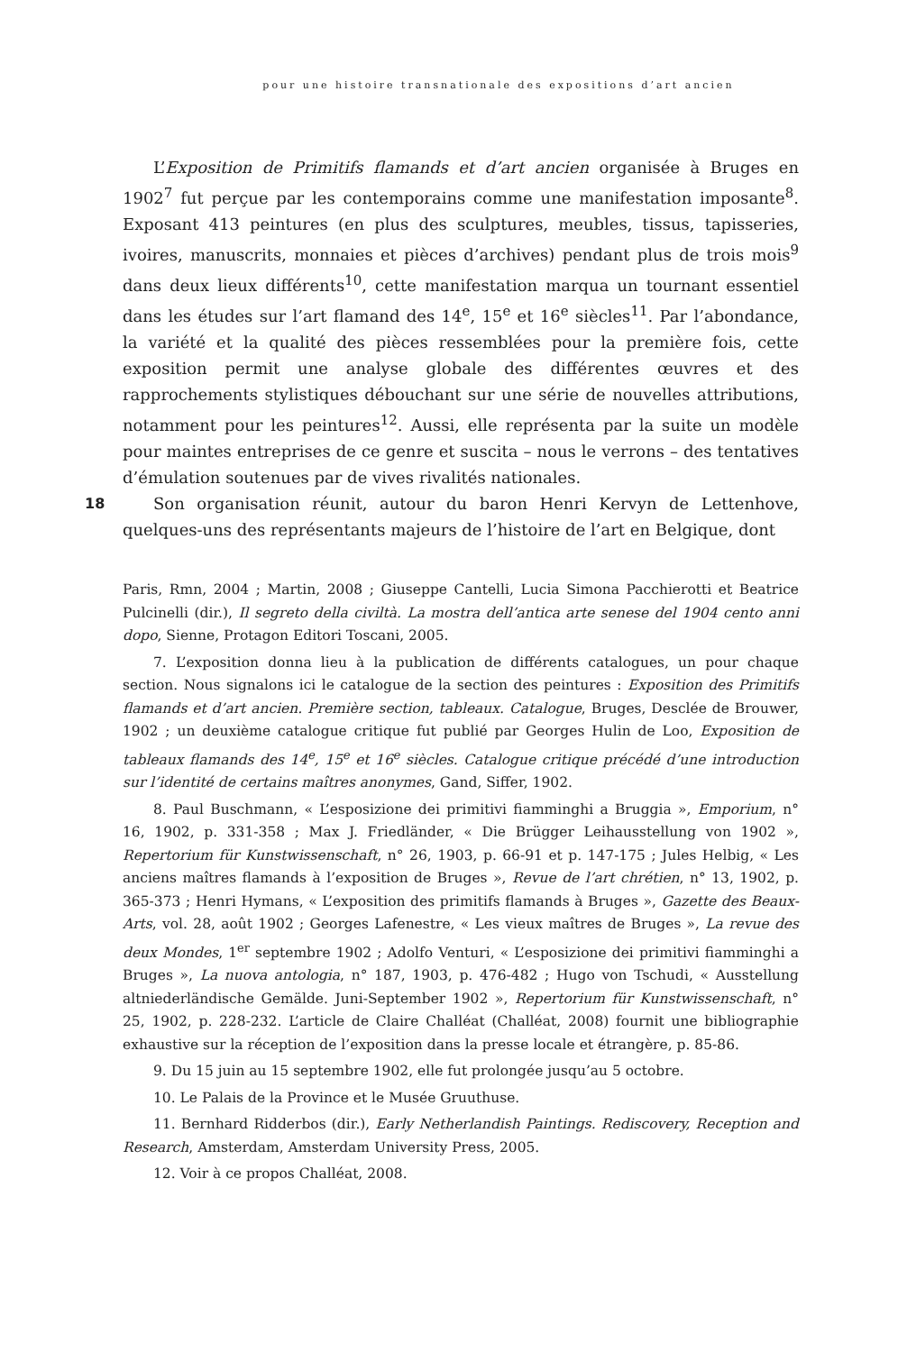pour une histoire transnationale des expositions d’art ancien
L’Exposition de Primitifs flamands et d’art ancien organisée à Bruges en 1902<sup>7</sup> fut perçue par les contemporains comme une manifestation imposante<sup>8</sup>. Exposant 413 peintures (en plus des sculptures, meubles, tissus, tapisseries, ivoires, manuscrits, monnaies et pièces d’archives) pendant plus de trois mois<sup>9</sup> dans deux lieux différents<sup>10</sup>, cette manifestation marqua un tournant essentiel dans les études sur l’art flamand des 14<sup>e</sup>, 15<sup>e</sup> et 16<sup>e</sup> siècles<sup>11</sup>. Par l’abondance, la variété et la qualité des pièces ressemblées pour la première fois, cette exposition permit une analyse globale des différentes œuvres et des rapprochements stylistiques débouchant sur une série de nouvelles attributions, notamment pour les peintures<sup>12</sup>. Aussi, elle représenta par la suite un modèle pour maintes entreprises de ce genre et suscita – nous le verrons – des tentatives d’émulation soutenues par de vives rivalités nationales.
18 Son organisation réunit, autour du baron Henri Kervyn de Lettenhove, quelques-uns des représentants majeurs de l’histoire de l’art en Belgique, dont
Paris, Rmn, 2004 ; Martin, 2008 ; Giuseppe Cantelli, Lucia Simona Pacchierotti et Beatrice Pulcinelli (dir.), Il segreto della civiltà. La mostra dell’antica arte senese del 1904 cento anni dopo, Sienne, Protagon Editori Toscani, 2005.
7. L’exposition donna lieu à la publication de différents catalogues, un pour chaque section. Nous signalons ici le catalogue de la section des peintures : Exposition des Primitifs flamands et d’art ancien. Première section, tableaux. Catalogue, Bruges, Desclée de Brouwer, 1902 ; un deuxième catalogue critique fut publié par Georges Hulin de Loo, Exposition de tableaux flamands des 14<sup>e</sup>, 15<sup>e</sup> et 16<sup>e</sup> siècles. Catalogue critique précédé d’une introduction sur l’identité de certains maîtres anonymes, Gand, Siffer, 1902.
8. Paul Buschmann, « L’esposizione dei primitivi fiamminghi a Bruggia », Emporium, n° 16, 1902, p. 331-358 ; Max J. Friedländer, « Die Brügger Leihausstellung von 1902 », Repertorium für Kunstwissenschaft, n° 26, 1903, p. 66-91 et p. 147-175 ; Jules Helbig, « Les anciens maîtres flamands à l’exposition de Bruges », Revue de l’art chrétien, n° 13, 1902, p. 365-373 ; Henri Hymans, « L’exposition des primitifs flamands à Bruges », Gazette des Beaux-Arts, vol. 28, août 1902 ; Georges Lafenestre, « Les vieux maîtres de Bruges », La revue des deux Mondes, 1<sup>er</sup> septembre 1902 ; Adolfo Venturi, « L’esposizione dei primitivi fiamminghi a Bruges », La nuova antologia, n° 187, 1903, p. 476-482 ; Hugo von Tschudi, « Ausstellung altniederländische Gemälde. Juni-September 1902 », Repertorium für Kunstwissenschaft, n° 25, 1902, p. 228-232. L’article de Claire Challéat (Challéat, 2008) fournit une bibliographie exhaustive sur la réception de l’exposition dans la presse locale et étrangère, p. 85-86.
9. Du 15 juin au 15 septembre 1902, elle fut prolongée jusqu’au 5 octobre.
10. Le Palais de la Province et le Musée Gruuthuse.
11. Bernhard Ridderbos (dir.), Early Netherlandish Paintings. Rediscovery, Reception and Research, Amsterdam, Amsterdam University Press, 2005.
12. Voir à ce propos Challéat, 2008.